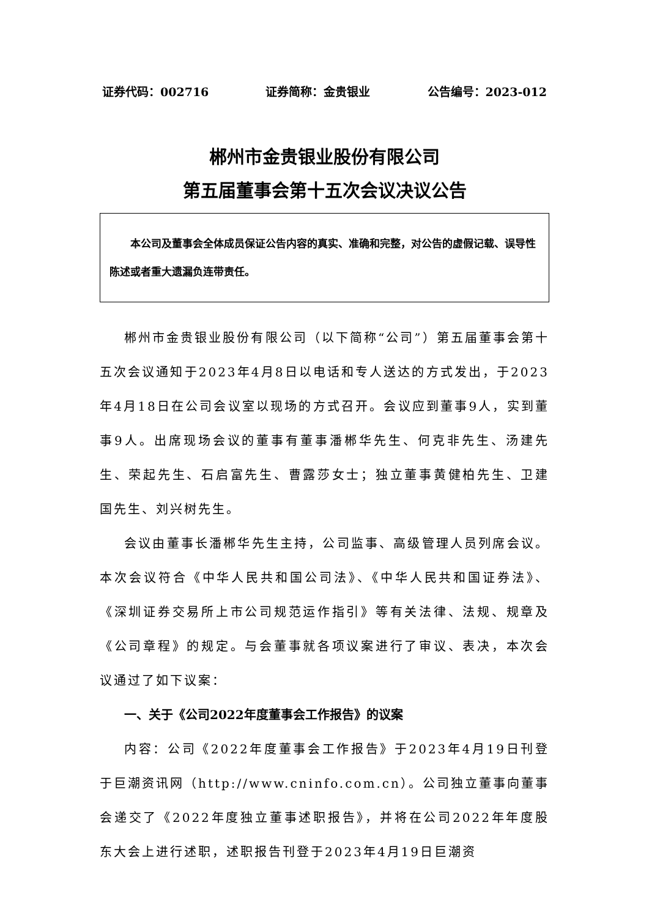证券代码：002716 证券简称：金贵银业 公告编号：2023-012
郴州市金贵银业股份有限公司
第五届董事会第十五次会议决议公告
本公司及董事会全体成员保证公告内容的真实、准确和完整，对公告的虚假记载、误导性陈述或者重大遗漏负连带责任。
郴州市金贵银业股份有限公司（以下简称“公司”）第五届董事会第十五次会议通知于2023年4月8日以电话和专人送达的方式发出，于2023年4月18日在公司会议室以现场的方式召开。会议应到董事9人，实到董事9人。出席现场会议的董事有董事潘郴华先生、何克非先生、汤建先生、荣起先生、石启富先生、曹露莎女士；独立董事黄健柏先生、卫建国先生、刘兴树先生。
会议由董事长潘郴华先生主持，公司监事、高级管理人员列席会议。本次会议符合《中华人民共和国公司法》、《中华人民共和国证券法》、《深圳证券交易所上市公司规范运作指引》等有关法律、法规、规章及《公司章程》的规定。与会董事就各项议案进行了审议、表决，本次会议通过了如下议案：
一、关于《公司2022年度董事会工作报告》的议案
内容：公司《2022年度董事会工作报告》于2023年4月19日刊登于巨潮资讯网（http://www.cninfo.com.cn）。公司独立董事向董事会递交了《2022年度独立董事述职报告》，并将在公司2022年年度股东大会上进行述职，述职报告刊登于2023年4月19日巨潮资